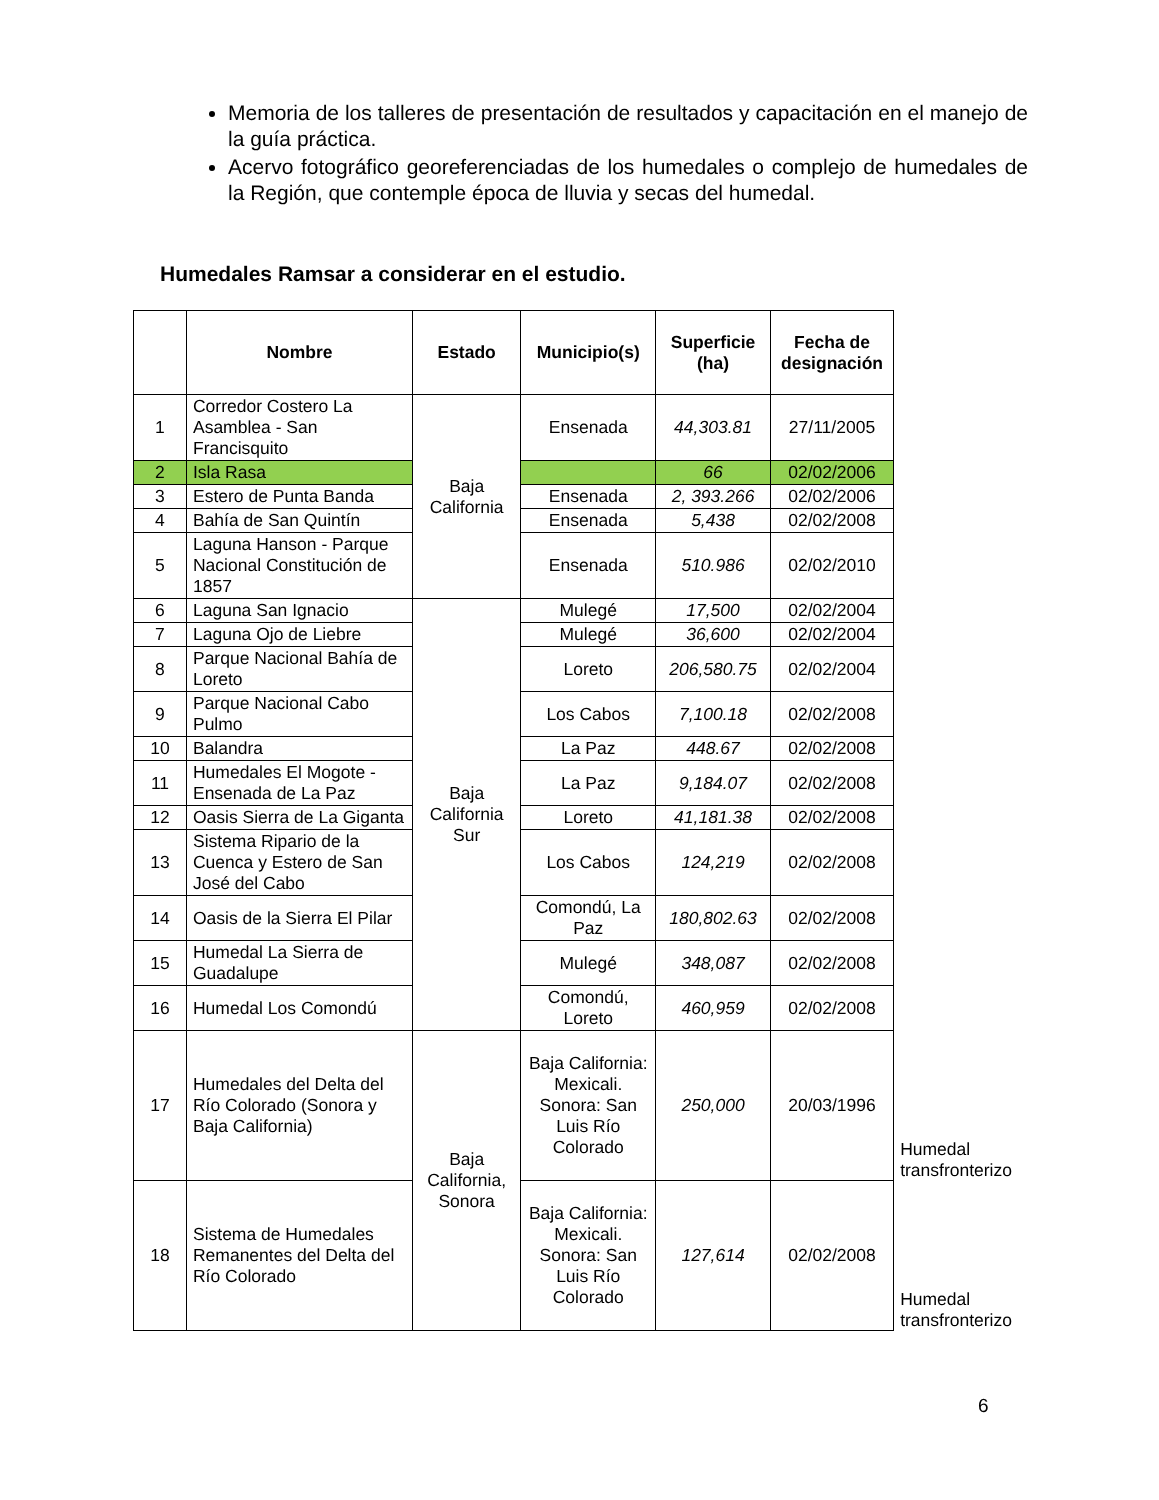Memoria de los talleres de presentación de resultados y capacitación en el manejo de la guía práctica.
Acervo fotográfico georeferenciadas de los humedales o complejo de humedales de la Región, que contemple época de lluvia y secas del humedal.
Humedales Ramsar a considerar en el estudio.
| | Nombre | Estado | Municipio(s) | Superficie (ha) | Fecha de designación | |
| 1 | Corredor Costero La Asamblea - San Francisquito | Baja California | Ensenada | 44,303.81 | 27/11/2005 | |
| 2 | Isla Rasa | | | 66 | 02/02/2006 | |
| 3 | Estero de Punta Banda | | Ensenada | 2, 393.266 | 02/02/2006 | |
| 4 | Bahía de San Quintín | | Ensenada | 5,438 | 02/02/2008 | |
| 5 | Laguna Hanson - Parque Nacional Constitución de 1857 | | Ensenada | 510.986 | 02/02/2010 | |
| 6 | Laguna San Ignacio | Baja California Sur | Mulegé | 17,500 | 02/02/2004 | |
| 7 | Laguna Ojo de Liebre | | Mulegé | 36,600 | 02/02/2004 | |
| 8 | Parque Nacional Bahía de Loreto | | Loreto | 206,580.75 | 02/02/2004 | |
| 9 | Parque Nacional Cabo Pulmo | | Los Cabos | 7,100.18 | 02/02/2008 | |
| 10 | Balandra | | La Paz | 448.67 | 02/02/2008 | |
| 11 | Humedales El Mogote - Ensenada de La Paz | | La Paz | 9,184.07 | 02/02/2008 | |
| 12 | Oasis Sierra de La Giganta | | Loreto | 41,181.38 | 02/02/2008 | |
| 13 | Sistema Ripario de la Cuenca y Estero de San José del Cabo | | Los Cabos | 124,219 | 02/02/2008 | |
| 14 | Oasis de la Sierra El Pilar | | Comondú, La Paz | 180,802.63 | 02/02/2008 | |
| 15 | Humedal La Sierra de Guadalupe | | Mulegé | 348,087 | 02/02/2008 | |
| 16 | Humedal Los Comondú | | Comondú, Loreto | 460,959 | 02/02/2008 | |
| 17 | Humedales del Delta del Río Colorado (Sonora y Baja California) | Baja California, Sonora | Baja California: Mexicali. Sonora: San Luis Río Colorado | 250,000 | 20/03/1996 | Humedal transfronterizo |
| 18 | Sistema de Humedales Remanentes del Delta del Río Colorado | | Baja California: Mexicali. Sonora: San Luis Río Colorado | 127,614 | 02/02/2008 | Humedal transfronterizo |
6